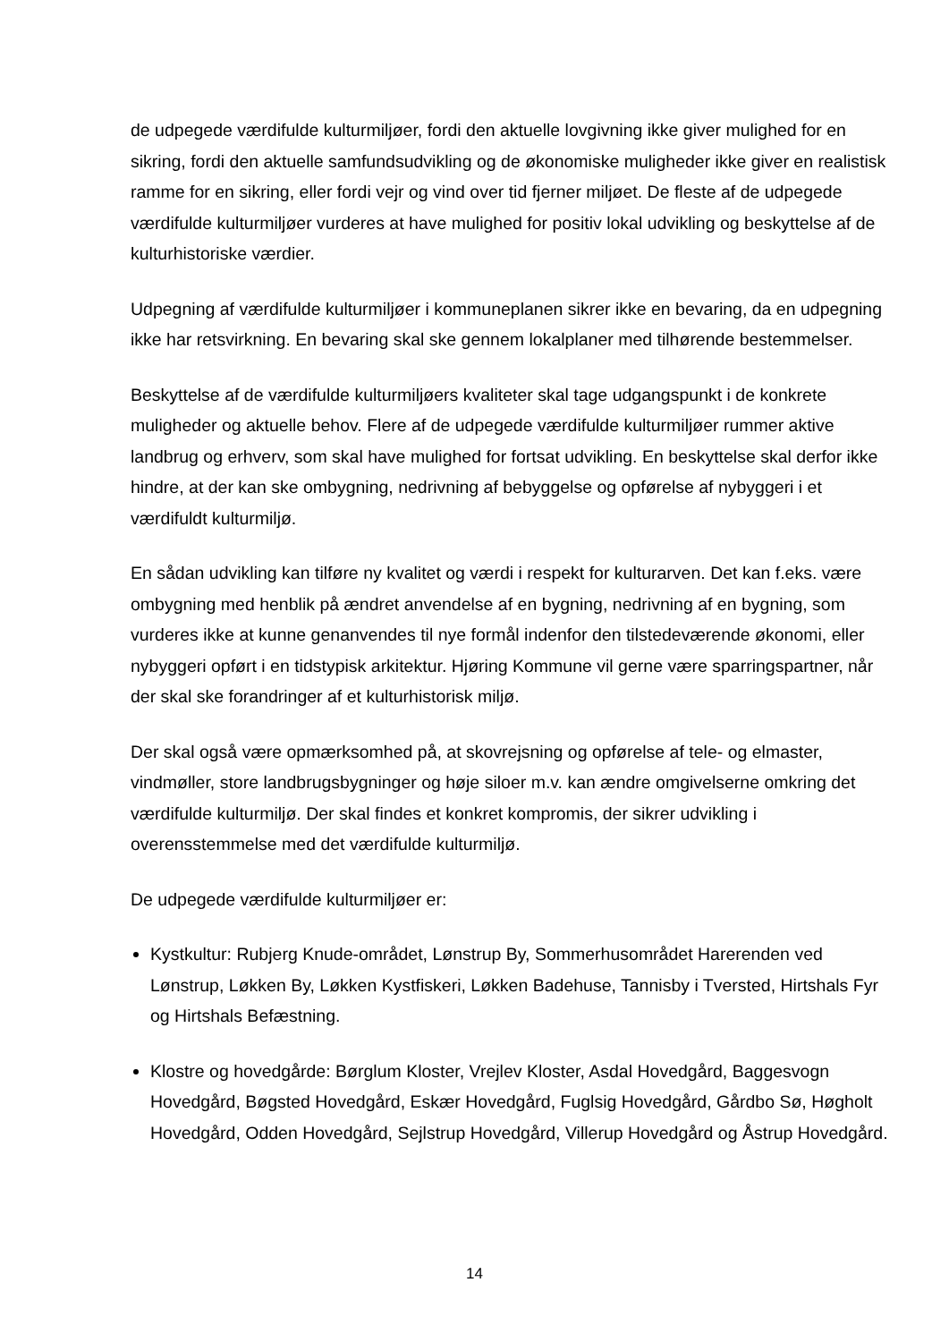de udpegede værdifulde kulturmiljøer, fordi den aktuelle lovgivning ikke giver mulighed for en sikring, fordi den aktuelle samfundsudvikling og de økonomiske muligheder ikke giver en realistisk ramme for en sikring, eller fordi vejr og vind over tid fjerner miljøet. De fleste af de udpegede værdifulde kulturmiljøer vurderes at have mulighed for positiv lokal udvikling og beskyttelse af de kulturhistoriske værdier.
Udpegning af værdifulde kulturmiljøer i kommuneplanen sikrer ikke en bevaring, da en udpegning ikke har retsvirkning. En bevaring skal ske gennem lokalplaner med tilhørende bestemmelser.
Beskyttelse af de værdifulde kulturmiljøers kvaliteter skal tage udgangspunkt i de konkrete muligheder og aktuelle behov. Flere af de udpegede værdifulde kulturmiljøer rummer aktive landbrug og erhverv, som skal have mulighed for fortsat udvikling. En beskyttelse skal derfor ikke hindre, at der kan ske ombygning, nedrivning af bebyggelse og opførelse af nybyggeri i et værdifuldt kulturmiljø.
En sådan udvikling kan tilføre ny kvalitet og værdi i respekt for kulturarven. Det kan f.eks. være ombygning med henblik på ændret anvendelse af en bygning, nedrivning af en bygning, som vurderes ikke at kunne genanvendes til nye formål indenfor den tilstedeværende økonomi, eller nybyggeri opført i en tidstypisk arkitektur. Hjøring Kommune vil gerne være sparringspartner, når der skal ske forandringer af et kulturhistorisk miljø.
Der skal også være opmærksomhed på, at skovrejsning og opførelse af tele- og elmaster, vindmøller, store landbrugsbygninger og høje siloer m.v. kan ændre omgivelserne omkring det værdifulde kulturmiljø. Der skal findes et konkret kompromis, der sikrer udvikling i overensstemmelse med det værdifulde kulturmiljø.
De udpegede værdifulde kulturmiljøer er:
Kystkultur: Rubjerg Knude-området, Lønstrup By, Sommerhusområdet Harerenden ved Lønstrup, Løkken By, Løkken Kystfiskeri, Løkken Badehuse, Tannisby i Tversted, Hirtshals Fyr og Hirtshals Befæstning.
Klostre og hovedgårde: Børglum Kloster, Vrejlev Kloster, Asdal Hovedgård, Baggesvogn Hovedgård, Bøgsted Hovedgård, Eskær Hovedgård, Fuglsig Hovedgård, Gårdbo Sø, Høgholt Hovedgård, Odden Hovedgård, Sejlstrup Hovedgård, Villerup Hovedgård og Åstrup Hovedgård.
14